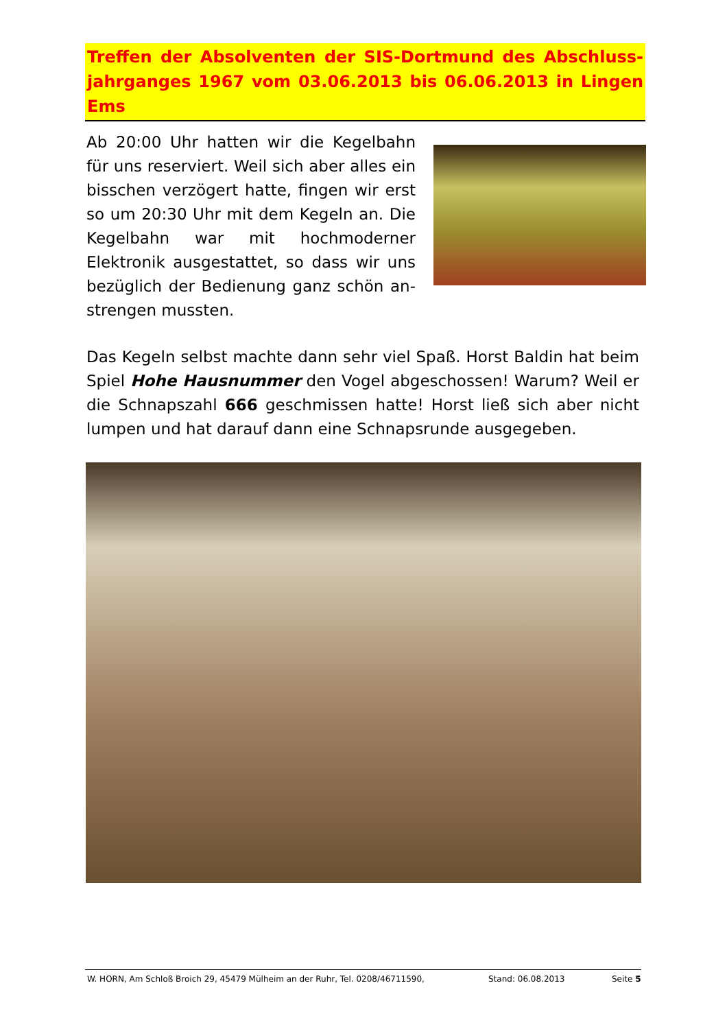Treffen der Absolventen der SIS-Dortmund des Abschluss-jahrganges 1967 vom 03.06.2013 bis 06.06.2013 in Lingen Ems
Ab 20:00 Uhr hatten wir die Kegelbahn für uns reserviert. Weil sich aber alles ein bisschen verzögert hatte, fingen wir erst so um 20:30 Uhr mit dem Kegeln an. Die Kegelbahn war mit hochmoderner Elektronik ausgestattet, so dass wir uns bezüglich der Bedienung ganz schön an-strengen mussten.
Das Kegeln selbst machte dann sehr viel Spaß. Horst Baldin hat beim Spiel Hohe Hausnummer den Vogel abgeschossen! Warum? Weil er die Schnapszahl 666 geschmissen hatte! Horst ließ sich aber nicht lumpen und hat darauf dann eine Schnapsrunde ausgegeben.
W. HORN, Am Schloß Broich 29, 45479 Mülheim an der Ruhr, Tel. 0208/46711590, Stand: 06.08.2013 Seite 5